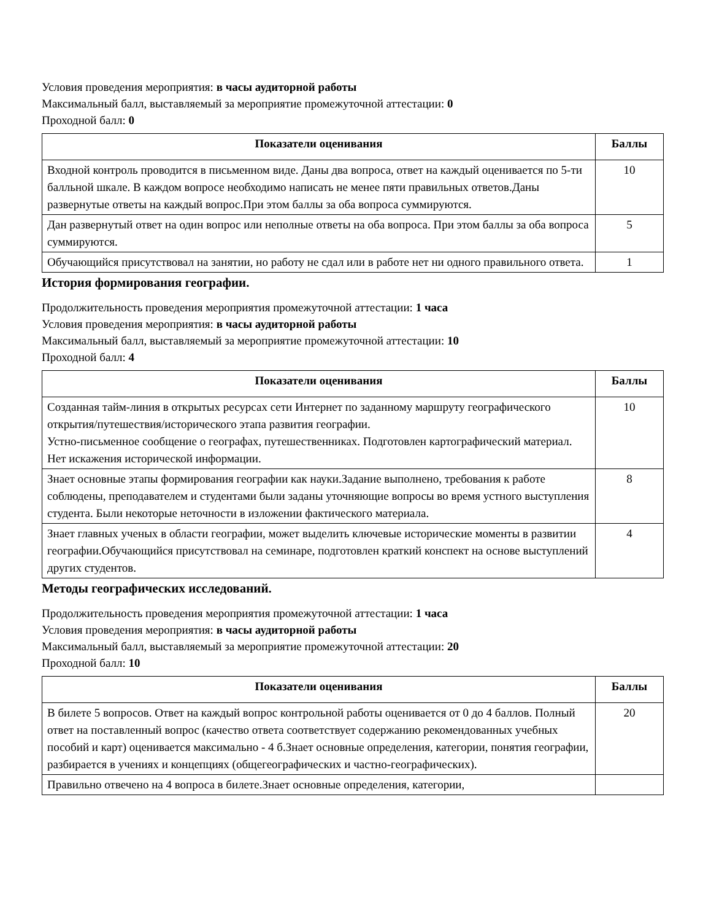Условия проведения мероприятия: в часы аудиторной работы
Максимальный балл, выставляемый за мероприятие промежуточной аттестации: 0
Проходной балл: 0
| Показатели оценивания | Баллы |
| --- | --- |
| Входной контроль проводится в письменном виде. Даны два вопроса, ответ на каждый оценивается по 5-ти балльной шкале. В каждом вопросе необходимо написать не менее пяти правильных ответов.Даны развернутые ответы на каждый вопрос.При этом баллы за оба вопроса суммируются. | 10 |
| Дан развернутый ответ на один вопрос или неполные ответы на оба вопроса. При этом баллы за оба вопроса суммируются. | 5 |
| Обучающийся присутствовал на занятии, но работу не сдал или в работе нет ни одного правильного ответа. | 1 |
История формирования географии.
Продолжительность проведения мероприятия промежуточной аттестации: 1 часа
Условия проведения мероприятия: в часы аудиторной работы
Максимальный балл, выставляемый за мероприятие промежуточной аттестации: 10
Проходной балл: 4
| Показатели оценивания | Баллы |
| --- | --- |
| Созданная тайм-линия в открытых ресурсах сети Интернет по заданному маршруту географического открытия/путешествия/исторического этапа развития географии. Устно-письменное сообщение о географах, путешественниках. Подготовлен картографический материал. Нет искажения исторической информации. | 10 |
| Знает основные этапы формирования географии как науки.Задание выполнено, требования к работе соблюдены, преподавателем и студентами были заданы уточняющие вопросы во время устного выступления студента. Были некоторые неточности в изложении фактического материала. | 8 |
| Знает главных ученых в области географии, может выделить ключевые исторические моменты в развитии географии.Обучающийся присутствовал на семинаре, подготовлен краткий конспект на основе выступлений других студентов. | 4 |
Методы географических исследований.
Продолжительность проведения мероприятия промежуточной аттестации: 1 часа
Условия проведения мероприятия: в часы аудиторной работы
Максимальный балл, выставляемый за мероприятие промежуточной аттестации: 20
Проходной балл: 10
| Показатели оценивания | Баллы |
| --- | --- |
| В билете 5 вопросов. Ответ на каждый вопрос контрольной работы оценивается от 0 до 4 баллов. Полный ответ на поставленный вопрос (качество ответа соответствует содержанию рекомендованных учебных пособий и карт) оценивается максимально - 4 б.Знает основные определения, категории, понятия географии, разбирается в учениях и концепциях (общегеографических и частно-географических). | 20 |
| Правильно отвечено на 4 вопроса в билете.Знает основные определения, категории, | |